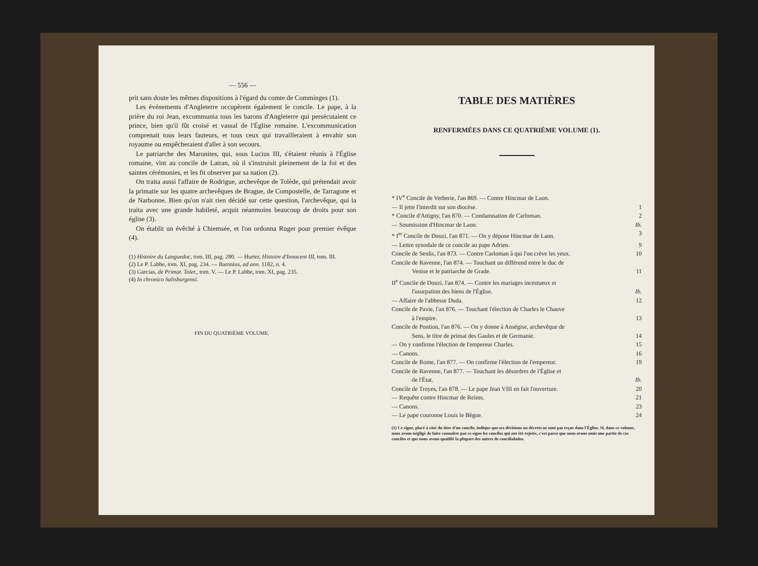— 556 —
prit sans doute les mêmes dispositions à l'égard du comte de Comminges (1).
Les événements d'Angleterre occupèrent également le concile. Le pape, à la prière du roi Jean, excommunia tous les barons d'Angleterre qui persécutaient ce prince, bien qu'il fût croisé et vassal de l'Église romaine. L'excommunication comprenait tous leurs fauteurs, et tous ceux qui travailleraient à envahir son royaume ou empêcheraient d'aller à son secours.
Le patriarche des Maronites, qui, sous Lucius III, s'étaient réunis à l'Église romaine, vint au concile de Latran, où il s'instruisit pleinement de la foi et des saintes cérémonies, et les fit observer par sa nation (2).
On traita aussi l'affaire de Rodrigue, archevêque de Tolède, qui prétendait avoir la primatie sur les quatre archevêques de Brague, de Compostelle, de Tarragone et de Narbonne. Bien qu'on n'ait rien décidé sur cette question, l'archevêque, qui la traita avec une grande habileté, acquit néanmoins beaucoup de droits pour son église (3).
On établit un évêché à Chiemsée, et l'on ordonna Ruger pour premier évêque (4).
(1) Histoire du Languedoc, tom. III, pag. 280. — Hurter, Histoire d'Innocent III, tom. III.
(2) Le P. Labbe, tom. XI, pag. 234. — Baronius, ad ann. 1182, n. 4.
(3) Garcias, de Primat. Tolet., tom. V. — Le P. Labbe, tom. XI, pag. 235.
(4) In chronico Salisburgensi.
FIN DU QUATRIÈME VOLUME.
TABLE DES MATIÈRES
RENFERMÉES DANS CE QUATRIÈME VOLUME (1).
* IV<sup>e</sup> Concile de Verberie, l'an 869. — Contre Hincmar de Laon.
— Il jette l'interdit sur son diocèse. 1
* Concile d'Attigny, l'an 870. — Condamnation de Carloman. 2
— Soumission d'Hincmar de Laon. Ib.
* I<sup>er</sup> Concile de Douzi, l'an 871. — On y dépose Hincmar de Laon. 3
— Lettre synodale de ce concile au pape Adrien. 9
Concile de Senlis, l'an 873. — Contre Carloman à qui l'on crève les yeux. 10
Concile de Ravenne, l'an 874. — Touchant un différend entre le duc de
Venise et le patriarche de Grade. 11
II<sup>e</sup> Concile de Douzi, l'an 874. — Contre les mariages incestueux et
l'usurpation des biens de l'Église. Ib.
— Affaire de l'abbesse Duda. 12
Concile de Pavie, l'an 876. — Touchant l'élection de Charles le Chauve
à l'empire. 13
Concile de Pontion, l'an 876. — On y donne à Anségise, archevêque de
Sens, le titre de primat des Gaules et de Germanie. 14
— On y confirme l'élection de l'empereur Charles. 15
— Canons. 16
Concile de Rome, l'an 877. — On confirme l'élection de l'empereur. 19
Concile de Ravenne, l'an 877. — Touchant les désordres de l'Église et
de l'État. Ib.
Concile de Troyes, l'an 878. — Le pape Jean VIII en fait l'ouverture. 20
— Requête contre Hincmar de Reims. 21
— Canons. 23
— Le pape couronne Louis le Bègue. 24
(1) Ce signe, placé à côté du titre d'un concile, indique que ses décisions ou décrets ne sont pas reçus dans l'Église. Si, dans ce volume, nous avons négligé de faire connaître par ce signe les conciles qui ont été rejetés, c'est parce que nous avons omis une partie de ces conciles et que nous avons qualifié la plupart des autres de conciliabules.